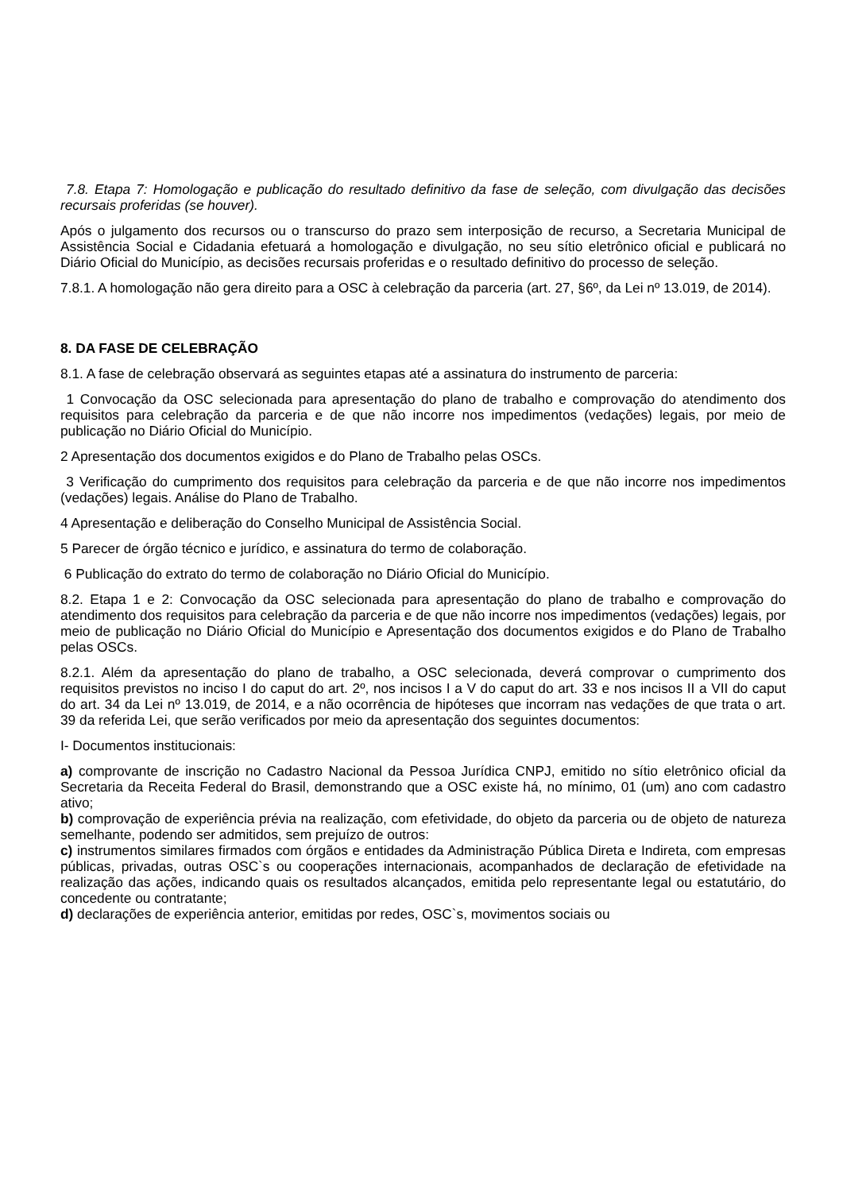7.8. Etapa 7: Homologação e publicação do resultado definitivo da fase de seleção, com divulgação das decisões recursais proferidas (se houver).
Após o julgamento dos recursos ou o transcurso do prazo sem interposição de recurso, a Secretaria Municipal de Assistência Social e Cidadania efetuará a homologação e divulgação, no seu sítio eletrônico oficial e publicará no Diário Oficial do Município, as decisões recursais proferidas e o resultado definitivo do processo de seleção.
7.8.1. A homologação não gera direito para a OSC à celebração da parceria (art. 27, §6º, da Lei nº 13.019, de 2014).
8. DA FASE DE CELEBRAÇÃO
8.1. A fase de celebração observará as seguintes etapas até a assinatura do instrumento de parceria:
1 Convocação da OSC selecionada para apresentação do plano de trabalho e comprovação do atendimento dos requisitos para celebração da parceria e de que não incorre nos impedimentos (vedações) legais, por meio de publicação no Diário Oficial do Município.
2 Apresentação dos documentos exigidos e do Plano de Trabalho pelas OSCs.
3 Verificação do cumprimento dos requisitos para celebração da parceria e de que não incorre nos impedimentos (vedações) legais. Análise do Plano de Trabalho.
4 Apresentação e deliberação do Conselho Municipal de Assistência Social.
5 Parecer de órgão técnico e jurídico, e assinatura do termo de colaboração.
6 Publicação do extrato do termo de colaboração no Diário Oficial do Município.
8.2. Etapa 1 e 2: Convocação da OSC selecionada para apresentação do plano de trabalho e comprovação do atendimento dos requisitos para celebração da parceria e de que não incorre nos impedimentos (vedações) legais, por meio de publicação no Diário Oficial do Município e Apresentação dos documentos exigidos e do Plano de Trabalho pelas OSCs.
8.2.1. Além da apresentação do plano de trabalho, a OSC selecionada, deverá comprovar o cumprimento dos requisitos previstos no inciso I do caput do art. 2º, nos incisos I a V do caput do art. 33 e nos incisos II a VII do caput do art. 34 da Lei nº 13.019, de 2014, e a não ocorrência de hipóteses que incorram nas vedações de que trata o art. 39 da referida Lei, que serão verificados por meio da apresentação dos seguintes documentos:
I- Documentos institucionais:
a) comprovante de inscrição no Cadastro Nacional da Pessoa Jurídica CNPJ, emitido no sítio eletrônico oficial da Secretaria da Receita Federal do Brasil, demonstrando que a OSC existe há, no mínimo, 01 (um) ano com cadastro ativo;
b) comprovação de experiência prévia na realização, com efetividade, do objeto da parceria ou de objeto de natureza semelhante, podendo ser admitidos, sem prejuízo de outros:
c) instrumentos similares firmados com órgãos e entidades da Administração Pública Direta e Indireta, com empresas públicas, privadas, outras OSC`s ou cooperações internacionais, acompanhados de declaração de efetividade na realização das ações, indicando quais os resultados alcançados, emitida pelo representante legal ou estatutário, do concedente ou contratante;
d) declarações de experiência anterior, emitidas por redes, OSC`s, movimentos sociais ou